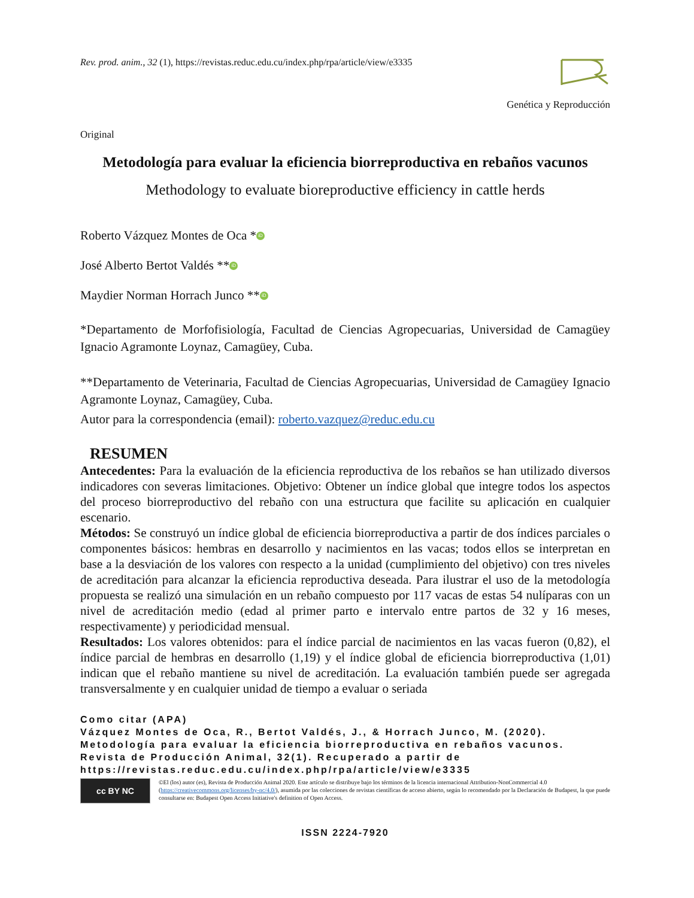Rev. prod. anim., 32 (1), https://revistas.reduc.edu.cu/index.php/rpa/article/view/e3335
Genética y Reproducción
Original
Metodología para evaluar la eficiencia biorreproductiva en rebaños vacunos
Methodology to evaluate bioreproductive efficiency in cattle herds
Roberto Vázquez Montes de Oca * iD
José Alberto Bertot Valdés ** iD
Maydier Norman Horrach Junco ** iD
*Departamento de Morfofisiología, Facultad de Ciencias Agropecuarias, Universidad de Camagüey Ignacio Agramonte Loynaz, Camagüey, Cuba.
**Departamento de Veterinaria, Facultad de Ciencias Agropecuarias, Universidad de Camagüey Ignacio Agramonte Loynaz, Camagüey, Cuba.
Autor para la correspondencia (email): roberto.vazquez@reduc.edu.cu
RESUMEN
Antecedentes: Para la evaluación de la eficiencia reproductiva de los rebaños se han utilizado diversos indicadores con severas limitaciones. Objetivo: Obtener un índice global que integre todos los aspectos del proceso biorreproductivo del rebaño con una estructura que facilite su aplicación en cualquier escenario.
Métodos: Se construyó un índice global de eficiencia biorreproductiva a partir de dos índices parciales o componentes básicos: hembras en desarrollo y nacimientos en las vacas; todos ellos se interpretan en base a la desviación de los valores con respecto a la unidad (cumplimiento del objetivo) con tres niveles de acreditación para alcanzar la eficiencia reproductiva deseada. Para ilustrar el uso de la metodología propuesta se realizó una simulación en un rebaño compuesto por 117 vacas de estas 54 nulíparas con un nivel de acreditación medio (edad al primer parto e intervalo entre partos de 32 y 16 meses, respectivamente) y periodicidad mensual.
Resultados: Los valores obtenidos: para el índice parcial de nacimientos en las vacas fueron (0,82), el índice parcial de hembras en desarrollo (1,19) y el índice global de eficiencia biorreproductiva (1,01) indican que el rebaño mantiene su nivel de acreditación. La evaluación también puede ser agregada transversalmente y en cualquier unidad de tiempo a evaluar o seriada
Como citar (APA)
Vázquez Montes de Oca, R., Bertot Valdés, J., & Horrach Junco, M. (2020). Metodología para evaluar la eficiencia biorreproductiva en rebaños vacunos. Revista de Producción Animal, 32(1). Recuperado a partir de https://revistas.reduc.edu.cu/index.php/rpa/article/view/e3335
cc BY NC
©El (los) autor (es), Revista de Producción Animal 2020. Este artículo se distribuye bajo los términos de la licencia internacional Attribution-NonCommercial 4.0 (https://creativecommons.org/licenses/by-nc/4.0/), asumida por las colecciones de revistas científicas de acceso abierto, según lo recomendado por la Declaración de Budapest, la que puede consultarse en: Budapest Open Access Initiative's definition of Open Access.
ISSN 2224-7920